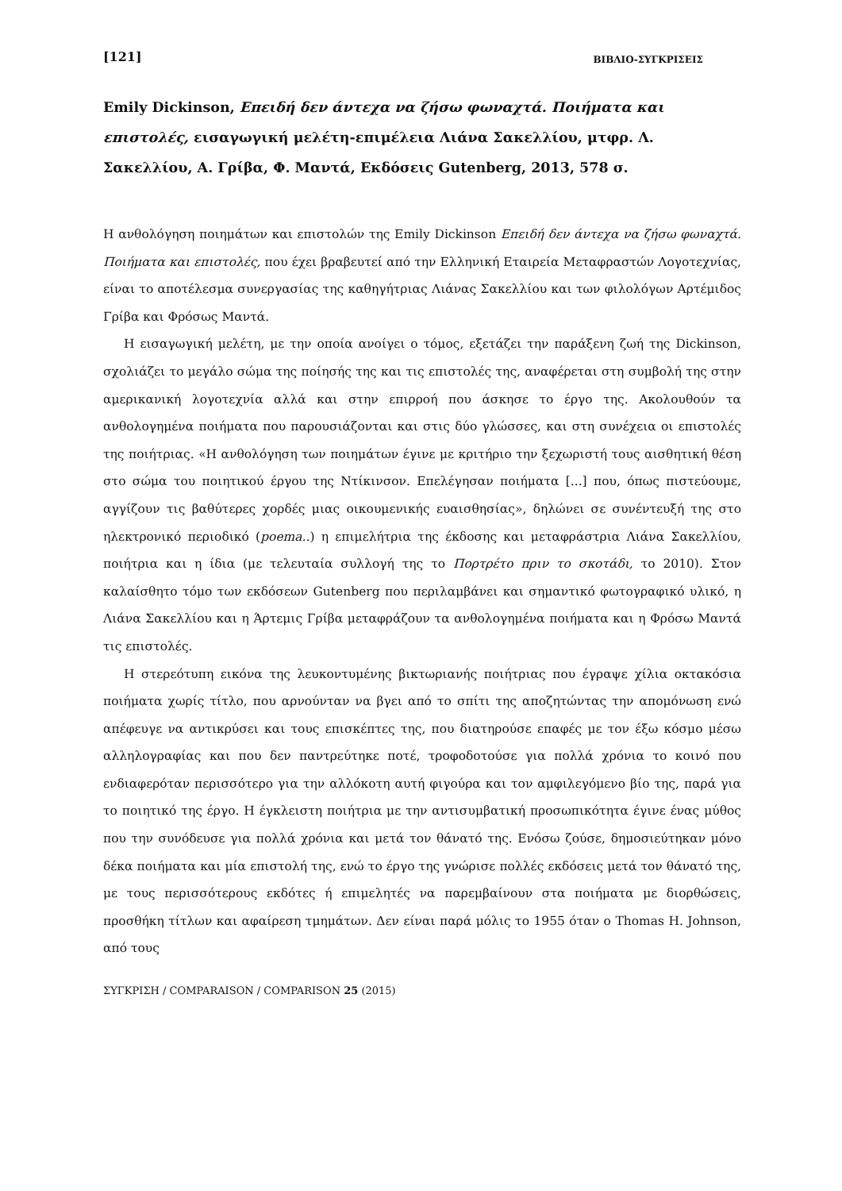[121] ΒΙΒΛΙΟ-ΣΥΓΚΡΙΣΕΙΣ
Emily Dickinson, Επειδή δεν άντεχα να ζήσω φωναχτά. Ποιήματα και επιστολές, εισαγωγική μελέτη-επιμέλεια Λιάνα Σακελλίου, μτφρ. Λ. Σακελλίου, Α. Γρίβα, Φ. Μαντά, Εκδόσεις Gutenberg, 2013, 578 σ.
Η ανθολόγηση ποιημάτων και επιστολών της Emily Dickinson Επειδή δεν άντεχα να ζήσω φωναχτά. Ποιήματα και επιστολές, που έχει βραβευτεί από την Ελληνική Εταιρεία Μεταφραστών Λογοτεχνίας, είναι το αποτέλεσμα συνεργασίας της καθηγήτριας Λιάνας Σακελλίου και των φιλολόγων Αρτέμιδος Γρίβα και Φρόσως Μαντά.
Η εισαγωγική μελέτη, με την οποία ανοίγει ο τόμος, εξετάζει την παράξενη ζωή της Dickinson, σχολιάζει το μεγάλο σώμα της ποίησής της και τις επιστολές της, αναφέρεται στη συμβολή της στην αμερικανική λογοτεχνία αλλά και στην επιρροή που άσκησε το έργο της. Ακολουθούν τα ανθολογημένα ποιήματα που παρουσιάζονται και στις δύο γλώσσες, και στη συνέχεια οι επιστολές της ποιήτριας. «Η ανθολόγηση των ποιημάτων έγινε με κριτήριο την ξεχωριστή τους αισθητική θέση στο σώμα του ποιητικού έργου της Ντίκινσον. Επελέγησαν ποιήματα [...] που, όπως πιστεύουμε, αγγίζουν τις βαθύτερες χορδές μιας οικουμενικής ευαισθησίας», δηλώνει σε συνέντευξή της στο ηλεκτρονικό περιοδικό (poema..) η επιμελήτρια της έκδοσης και μεταφράστρια Λιάνα Σακελλίου, ποιήτρια και η ίδια (με τελευταία συλλογή της το Πορτρέτο πριν το σκοτάδι, το 2010). Στον καλαίσθητο τόμο των εκδόσεων Gutenberg που περιλαμβάνει και σημαντικό φωτογραφικό υλικό, η Λιάνα Σακελλίου και η Άρτεμις Γρίβα μεταφράζουν τα ανθολογημένα ποιήματα και η Φρόσω Μαντά τις επιστολές.
Η στερεότυπη εικόνα της λευκοντυμένης βικτωριανής ποιήτριας που έγραψε χίλια οκτακόσια ποιήματα χωρίς τίτλο, που αρνούνταν να βγει από το σπίτι της αποζητώντας την απομόνωση ενώ απέφευγε να αντικρύσει και τους επισκέπτες της, που διατηρούσε επαφές με τον έξω κόσμο μέσω αλληλογραφίας και που δεν παντρεύτηκε ποτέ, τροφοδοτούσε για πολλά χρόνια το κοινό που ενδιαφερόταν περισσότερο για την αλλόκοτη αυτή φιγούρα και τον αμφιλεγόμενο βίο της, παρά για το ποιητικό της έργο. Η έγκλειστη ποιήτρια με την αντισυμβατική προσωπικότητα έγινε ένας μύθος που την συνόδευσε για πολλά χρόνια και μετά τον θάνατό της. Ενόσω ζούσε, δημοσιεύτηκαν μόνο δέκα ποιήματα και μία επιστολή της, ενώ το έργο της γνώρισε πολλές εκδόσεις μετά τον θάνατό της, με τους περισσότερους εκδότες ή επιμελητές να παρεμβαίνουν στα ποιήματα με διορθώσεις, προσθήκη τίτλων και αφαίρεση τμημάτων. Δεν είναι παρά μόλις το 1955 όταν ο Thomas H. Johnson, από τους
ΣΥΓΚΡΙΣΗ / COMPARAISON / COMPARISON 25 (2015)